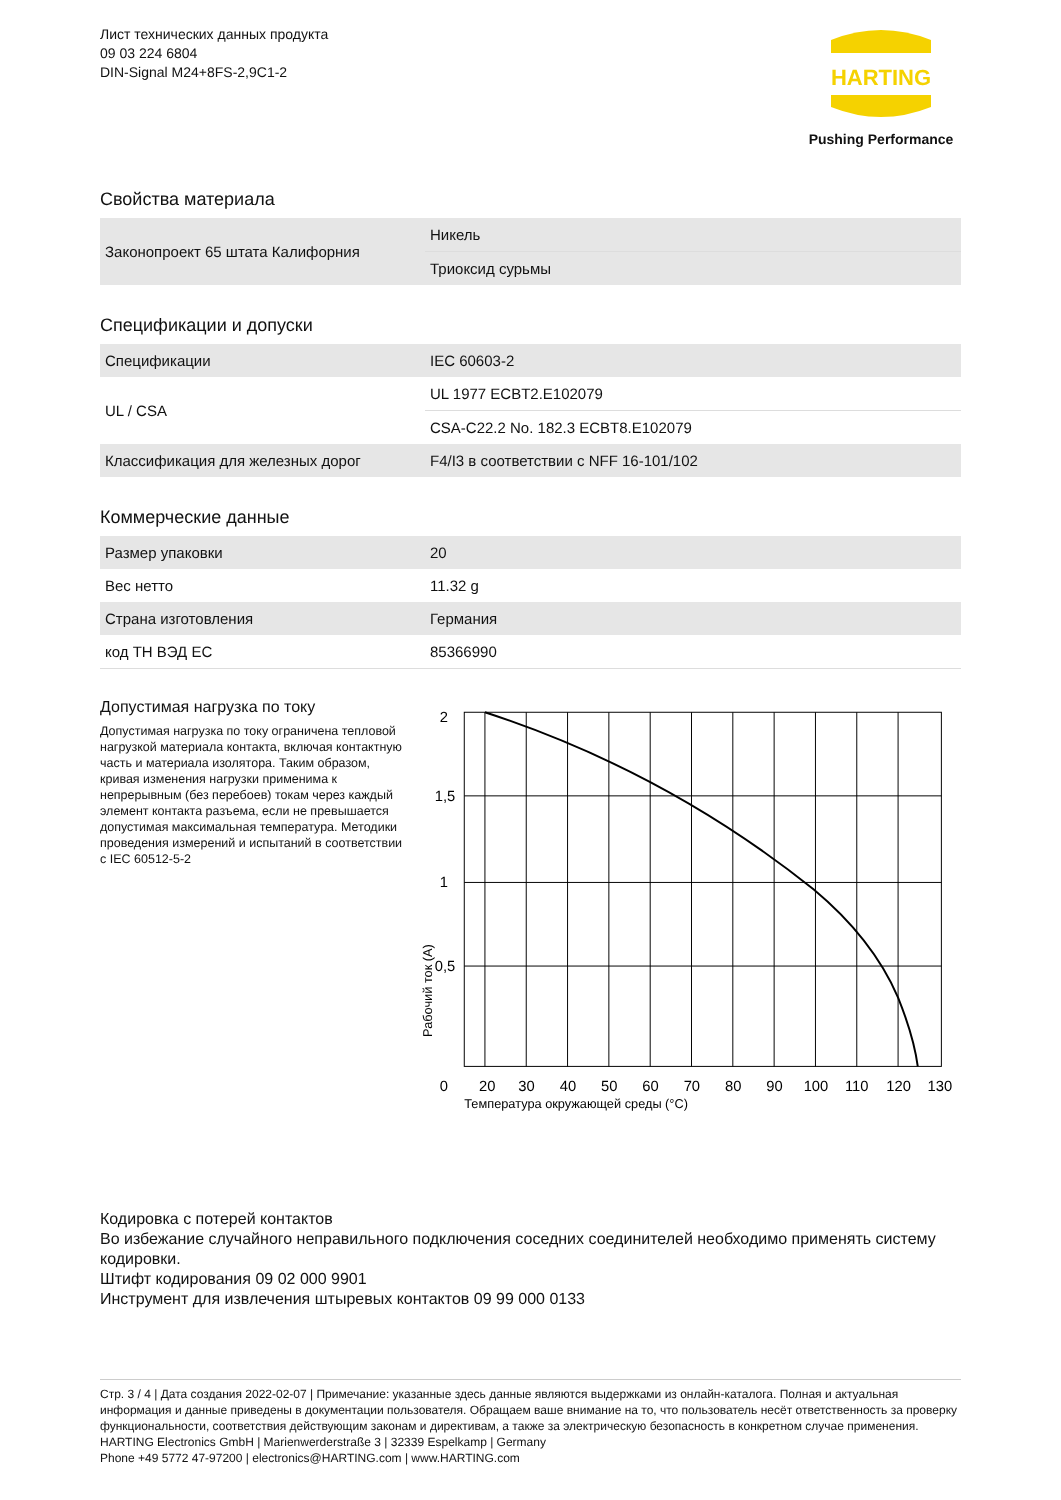Лист технических данных продукта
09 03 224 6804
DIN-Signal M24+8FS-2,9C1-2
HARTING
Pushing Performance
Свойства материала
| Законопроект 65 штата Калифорния | Никель |
| | Триоксид сурьмы |
Спецификации и допуски
| Спецификации | IEC 60603-2 |
| UL / CSA | UL 1977 ECBT2.E102079 |
| | CSA-C22.2 No. 182.3 ECBT8.E102079 |
| Классификация для железных дорог | F4/I3 в соответствии с NFF 16-101/102 |
Коммерческие данные
| Размер упаковки | 20 |
| Вес нетто | 11.32 g |
| Страна изготовления | Германия |
| код ТН ВЭД ЕС | 85366990 |
Допустимая нагрузка по току
Допустимая нагрузка по току ограничена тепловой нагрузкой материала контакта, включая контактную часть и материала изолятора. Таким образом, кривая изменения нагрузки применима к непрерывным (без перебоев) токам через каждый элемент контакта разъема, если не превышается допустимая максимальная температура. Методики проведения измерений и испытаний в соответствии с IEC 60512-5-2
2
1,5
1
0,5
0
20
30
40
50
60
70
80
90
100
110
120
130
Температура окружающей среды (°C)
Рабочий ток (А)
Кодировка с потерей контактов
Во избежание случайного неправильного подключения соседних соединителей необходимо применять систему кодировки.
Штифт кодирования 09 02 000 9901
Инструмент для извлечения штыревых контактов 09 99 000 0133
Стр. 3 / 4 | Дата создания 2022-02-07 | Примечание: указанные здесь данные являются выдержками из онлайн-каталога. Полная и актуальная информация и данные приведены в документации пользователя. Обращаем ваше внимание на то, что пользователь несёт ответственность за проверку функциональности, соответствия действующим законам и директивам, а также за электрическую безопасность в конкретном случае применения.
HARTING Electronics GmbH | Marienwerderstraße 3 | 32339 Espelkamp | Germany
Phone +49 5772 47-97200 | electronics@HARTING.com | www.HARTING.com